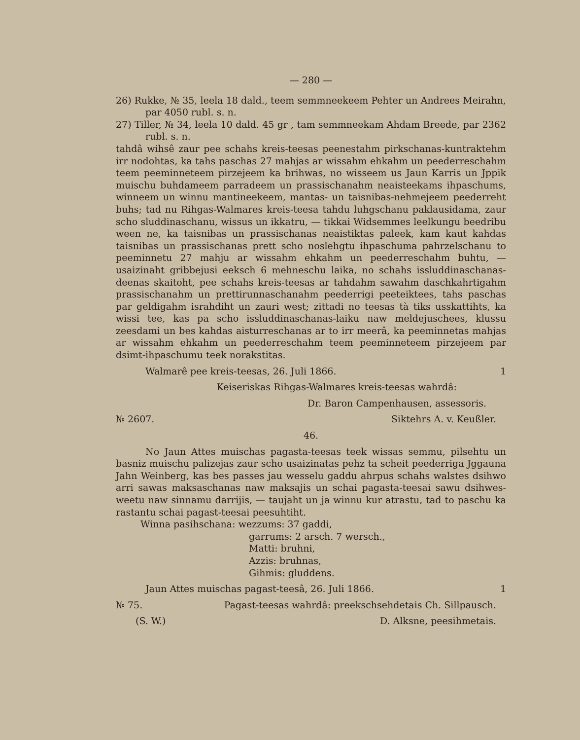— 280 —
26) Rukke, № 35, leela 18 dald., teem semmneekeem Pehter un Andrees Meirahn, par 4050 rubl. s. n.
27) Tiller, № 34, leela 10 dald. 45 gr , tam semmneekam Ahdam Breede, par 2362 rubl. s. n.
tahdâ wihsê zaur pee schahs kreis-teesas peenestahm pirkschanas-kuntraktehm irr nodohtas, ka tahs paschas 27 mahjas ar wissahm ehkahm un peederreschahm teem peeminneteem pirzejeem ka brihwas, no wisseem us Jaun Karris un Jppik muischu buhdameem parradeem un prassischanahm neaisteekams ihpaschums, winneem un winnu mantineekeem, mantas- un taisnibas-nehmejeem peederreht buhs; tad nu Rihgas-Walmares kreis-teesa tahdu luhgschanu paklausidama, zaur scho sluddinaschanu, wissus un ikkatru, — tikkai Widsemmes leelkungu beedribu ween ne, ka taisnibas un prassischanas neaistiktas paleek, kam kaut kahdas taisnibas un prassischanas prett scho noslehgtu ihpaschuma pahrzelschanu to peeminnetu 27 mahju ar wissahm ehkahm un peederreschahm buhtu, — usaizinaht gribbejusi eeksch 6 mehneschu laika, no schahs issluddinaschanas-deenas skaitoht, pee schahs kreis-teesas ar tahdahm sawahm daschkahrtigahm prassischanahm un prettirunnaschanahm peederrigi peeteiktees, tahs paschas par geldigahm israhdiht un zauri west; zittadi no teesas tà tiks usskattihts, ka wissi tee, kas pa scho issluddinaschanas-laiku naw meldejuschees, klussu zeesdami un bes kahdas aisturreschanas ar to irr meerâ, ka peeminnetas mahjas ar wissahm ehkahm un peederreschahm teem peeminneteem pirzejeem par dsimt-ihpaschumu teek norakstitas.
Walmarê pee kreis-teesas, 26. Juli 1866. 1
Keiseriskas Rihgas-Walmares kreis-teesas wahrdâ:
Dr. Baron Campenhausen, assessoris.
№ 2607. Siktehrs A. v. Keußler.
46.
No Jaun Attes muischas pagasta-teesas teek wissas semmu, pilsehtu un basniz muischu palizejas zaur scho usaizinatas pehz ta scheit peederriga Jggauna Jahn Weinberg, kas bes passes jau wesselu gaddu ahrpus schahs walstes dsihwo arri sawas maksaschanas naw maksajis un schai pagasta-teesai sawu dsihwes-weetu naw sinnamu darrijis, — taujaht un ja winnu kur atrastu, tad to paschu ka rastantu schai pagast-teesai peesuhtiht.
Winna pasihschana: wezzums: 37 gaddi,
garrums: 2 arsch. 7 wersch.,
Matti: bruhni,
Azzis: bruhnas,
Gihmis: gluddens.
Jaun Attes muischas pagast-teesâ, 26. Juli 1866. 1
№ 75. Pagast-teesas wahrdâ: preekschsehdetais Ch. Sillpausch.
(S. W.) D. Alksne, peesihmetais.